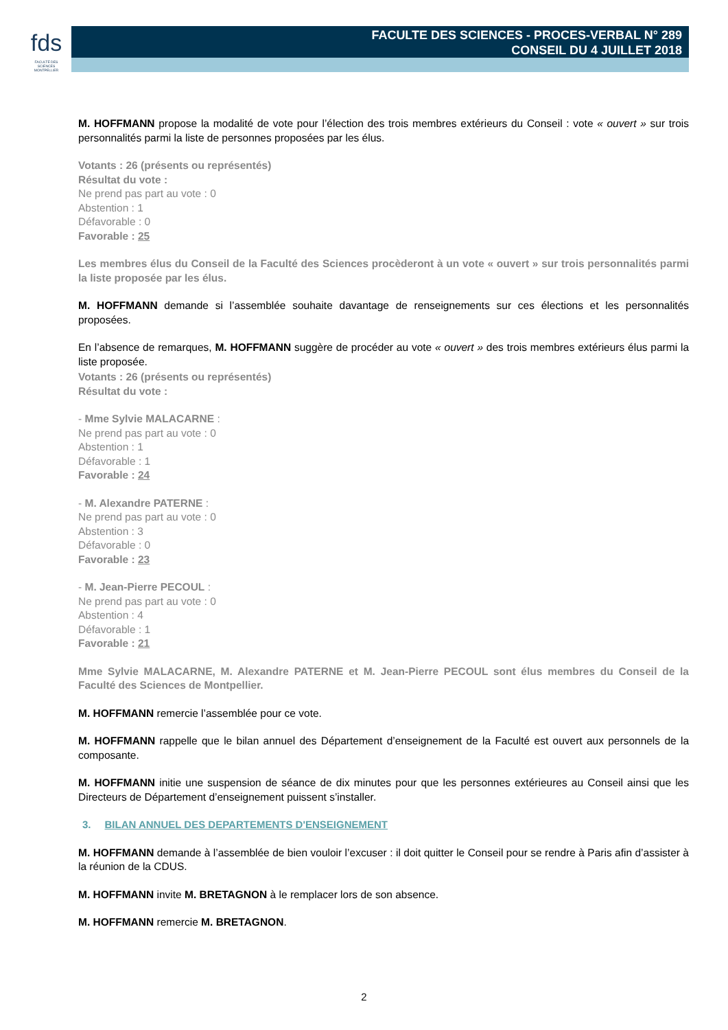fds
FACULTÉ DES SCIENCES
MONTPELLIER
FACULTE DES SCIENCES - PROCES-VERBAL N° 289
CONSEIL DU 4 JUILLET 2018
M. HOFFMANN propose la modalité de vote pour l’élection des trois membres extérieurs du Conseil : vote « ouvert » sur trois personnalités parmi la liste de personnes proposées par les élus.
Votants : 26 (présents ou représentés)
Résultat du vote :
Ne prend pas part au vote : 0
Abstention : 1
Défavorable : 0
Favorable : 25
Les membres élus du Conseil de la Faculté des Sciences procèderont à un vote « ouvert » sur trois personnalités parmi la liste proposée par les élus.
M. HOFFMANN demande si l’assemblée souhaite davantage de renseignements sur ces élections et les personnalités proposées.
En l’absence de remarques, M. HOFFMANN suggère de procéder au vote « ouvert » des trois membres extérieurs élus parmi la liste proposée.
Votants : 26 (présents ou représentés)
Résultat du vote :
- Mme Sylvie MALACARNE :
Ne prend pas part au vote : 0
Abstention : 1
Défavorable : 1
Favorable : 24
- M. Alexandre PATERNE :
Ne prend pas part au vote : 0
Abstention : 3
Défavorable : 0
Favorable : 23
- M. Jean-Pierre PECOUL :
Ne prend pas part au vote : 0
Abstention : 4
Défavorable : 1
Favorable : 21
Mme Sylvie MALACARNE, M. Alexandre PATERNE et M. Jean-Pierre PECOUL sont élus membres du Conseil de la Faculté des Sciences de Montpellier.
M. HOFFMANN remercie l’assemblée pour ce vote.
M. HOFFMANN rappelle que le bilan annuel des Département d’enseignement de la Faculté est ouvert aux personnels de la composante.
M. HOFFMANN initie une suspension de séance de dix minutes pour que les personnes extérieures au Conseil ainsi que les Directeurs de Département d’enseignement puissent s’installer.
3. BILAN ANNUEL DES DEPARTEMENTS D'ENSEIGNEMENT
M. HOFFMANN demande à l’assemblée de bien vouloir l’excuser : il doit quitter le Conseil pour se rendre à Paris afin d’assister à la réunion de la CDUS.
M. HOFFMANN invite M. BRETAGNON à le remplacer lors de son absence.
M. HOFFMANN remercie M. BRETAGNON.
2